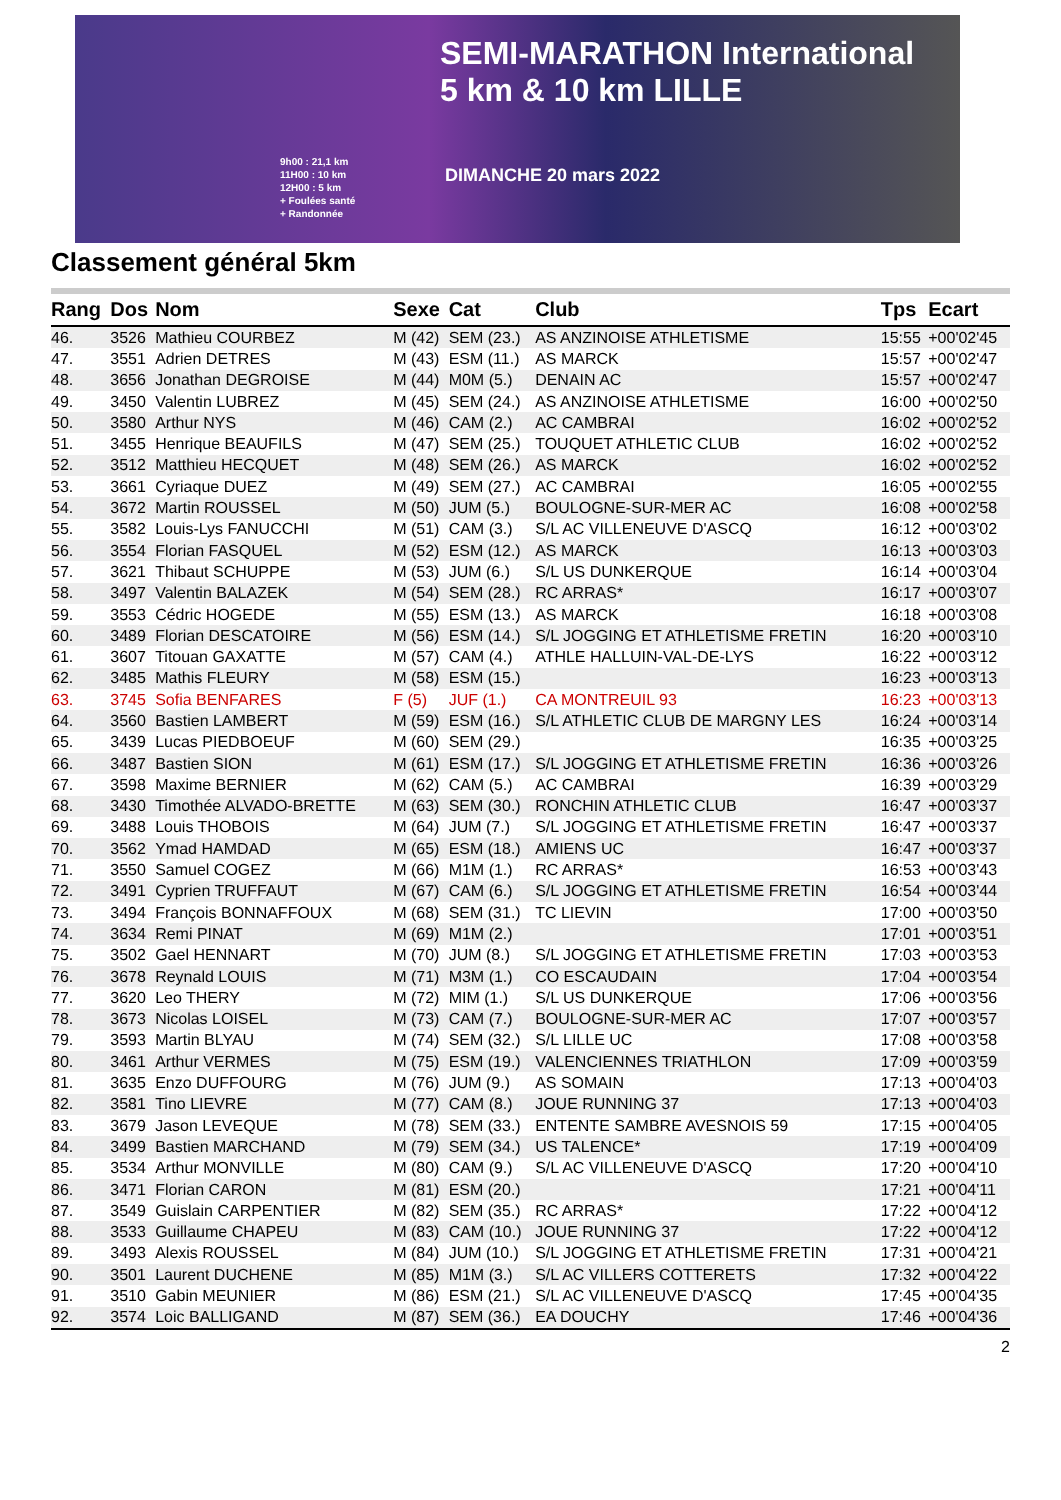SEMI-MARATHON International
5 km & 10 km LILLE
9h00 : 21,1 km
11H00 : 10 km
12H00 : 5 km
+ Foulées santé
+ Randonnée
DIMANCHE 20 mars 2022
Classement général 5km
| Rang | Dos | Nom | Sexe | Cat | Club | Tps | Ecart |
| --- | --- | --- | --- | --- | --- | --- | --- |
| 46. | 3526 | Mathieu COURBEZ | M (42) | SEM (23.) | AS ANZINOISE ATHLETISME | 15:55 | +00'02'45 |
| 47. | 3551 | Adrien DETRES | M (43) | ESM (11.) | AS MARCK | 15:57 | +00'02'47 |
| 48. | 3656 | Jonathan DEGROISE | M (44) | M0M (5.) | DENAIN AC | 15:57 | +00'02'47 |
| 49. | 3450 | Valentin LUBREZ | M (45) | SEM (24.) | AS ANZINOISE ATHLETISME | 16:00 | +00'02'50 |
| 50. | 3580 | Arthur NYS | M (46) | CAM (2.) | AC CAMBRAI | 16:02 | +00'02'52 |
| 51. | 3455 | Henrique BEAUFILS | M (47) | SEM (25.) | TOUQUET ATHLETIC CLUB | 16:02 | +00'02'52 |
| 52. | 3512 | Matthieu HECQUET | M (48) | SEM (26.) | AS MARCK | 16:02 | +00'02'52 |
| 53. | 3661 | Cyriaque DUEZ | M (49) | SEM (27.) | AC CAMBRAI | 16:05 | +00'02'55 |
| 54. | 3672 | Martin ROUSSEL | M (50) | JUM (5.) | BOULOGNE-SUR-MER AC | 16:08 | +00'02'58 |
| 55. | 3582 | Louis-Lys FANUCCHI | M (51) | CAM (3.) | S/L AC VILLENEUVE D'ASCQ | 16:12 | +00'03'02 |
| 56. | 3554 | Florian FASQUEL | M (52) | ESM (12.) | AS MARCK | 16:13 | +00'03'03 |
| 57. | 3621 | Thibaut SCHUPPE | M (53) | JUM (6.) | S/L US DUNKERQUE | 16:14 | +00'03'04 |
| 58. | 3497 | Valentin BALAZEK | M (54) | SEM (28.) | RC ARRAS* | 16:17 | +00'03'07 |
| 59. | 3553 | Cédric HOGEDE | M (55) | ESM (13.) | AS MARCK | 16:18 | +00'03'08 |
| 60. | 3489 | Florian DESCATOIRE | M (56) | ESM (14.) | S/L JOGGING ET ATHLETISME FRETIN | 16:20 | +00'03'10 |
| 61. | 3607 | Titouan GAXATTE | M (57) | CAM (4.) | ATHLE HALLUIN-VAL-DE-LYS | 16:22 | +00'03'12 |
| 62. | 3485 | Mathis FLEURY | M (58) | ESM (15.) | | 16:23 | +00'03'13 |
| 63. | 3745 | Sofia BENFARES | F (5) | JUF (1.) | CA MONTREUIL 93 | 16:23 | +00'03'13 |
| 64. | 3560 | Bastien LAMBERT | M (59) | ESM (16.) | S/L ATHLETIC CLUB DE MARGNY LES | 16:24 | +00'03'14 |
| 65. | 3439 | Lucas PIEDBOEUF | M (60) | SEM (29.) | | 16:35 | +00'03'25 |
| 66. | 3487 | Bastien SION | M (61) | ESM (17.) | S/L JOGGING ET ATHLETISME FRETIN | 16:36 | +00'03'26 |
| 67. | 3598 | Maxime BERNIER | M (62) | CAM (5.) | AC CAMBRAI | 16:39 | +00'03'29 |
| 68. | 3430 | Timothée ALVADO-BRETTE | M (63) | SEM (30.) | RONCHIN ATHLETIC CLUB | 16:47 | +00'03'37 |
| 69. | 3488 | Louis THOBOIS | M (64) | JUM (7.) | S/L JOGGING ET ATHLETISME FRETIN | 16:47 | +00'03'37 |
| 70. | 3562 | Ymad HAMDAD | M (65) | ESM (18.) | AMIENS UC | 16:47 | +00'03'37 |
| 71. | 3550 | Samuel COGEZ | M (66) | M1M (1.) | RC ARRAS* | 16:53 | +00'03'43 |
| 72. | 3491 | Cyprien TRUFFAUT | M (67) | CAM (6.) | S/L JOGGING ET ATHLETISME FRETIN | 16:54 | +00'03'44 |
| 73. | 3494 | François BONNAFFOUX | M (68) | SEM (31.) | TC LIEVIN | 17:00 | +00'03'50 |
| 74. | 3634 | Remi PINAT | M (69) | M1M (2.) | | 17:01 | +00'03'51 |
| 75. | 3502 | Gael HENNART | M (70) | JUM (8.) | S/L JOGGING ET ATHLETISME FRETIN | 17:03 | +00'03'53 |
| 76. | 3678 | Reynald LOUIS | M (71) | M3M (1.) | CO ESCAUDAIN | 17:04 | +00'03'54 |
| 77. | 3620 | Leo THERY | M (72) | MIM (1.) | S/L US DUNKERQUE | 17:06 | +00'03'56 |
| 78. | 3673 | Nicolas LOISEL | M (73) | CAM (7.) | BOULOGNE-SUR-MER AC | 17:07 | +00'03'57 |
| 79. | 3593 | Martin BLYAU | M (74) | SEM (32.) | S/L LILLE UC | 17:08 | +00'03'58 |
| 80. | 3461 | Arthur VERMES | M (75) | ESM (19.) | VALENCIENNES TRIATHLON | 17:09 | +00'03'59 |
| 81. | 3635 | Enzo DUFFOURG | M (76) | JUM (9.) | AS SOMAIN | 17:13 | +00'04'03 |
| 82. | 3581 | Tino LIEVRE | M (77) | CAM (8.) | JOUE RUNNING 37 | 17:13 | +00'04'03 |
| 83. | 3679 | Jason LEVEQUE | M (78) | SEM (33.) | ENTENTE SAMBRE AVESNOIS 59 | 17:15 | +00'04'05 |
| 84. | 3499 | Bastien MARCHAND | M (79) | SEM (34.) | US TALENCE* | 17:19 | +00'04'09 |
| 85. | 3534 | Arthur MONVILLE | M (80) | CAM (9.) | S/L AC VILLENEUVE D'ASCQ | 17:20 | +00'04'10 |
| 86. | 3471 | Florian CARON | M (81) | ESM (20.) | | 17:21 | +00'04'11 |
| 87. | 3549 | Guislain CARPENTIER | M (82) | SEM (35.) | RC ARRAS* | 17:22 | +00'04'12 |
| 88. | 3533 | Guillaume CHAPEU | M (83) | CAM (10.) | JOUE RUNNING 37 | 17:22 | +00'04'12 |
| 89. | 3493 | Alexis ROUSSEL | M (84) | JUM (10.) | S/L JOGGING ET ATHLETISME FRETIN | 17:31 | +00'04'21 |
| 90. | 3501 | Laurent DUCHENE | M (85) | M1M (3.) | S/L AC VILLERS COTTERETS | 17:32 | +00'04'22 |
| 91. | 3510 | Gabin MEUNIER | M (86) | ESM (21.) | S/L AC VILLENEUVE D'ASCQ | 17:45 | +00'04'35 |
| 92. | 3574 | Loic BALLIGAND | M (87) | SEM (36.) | EA DOUCHY | 17:46 | +00'04'36 |
2